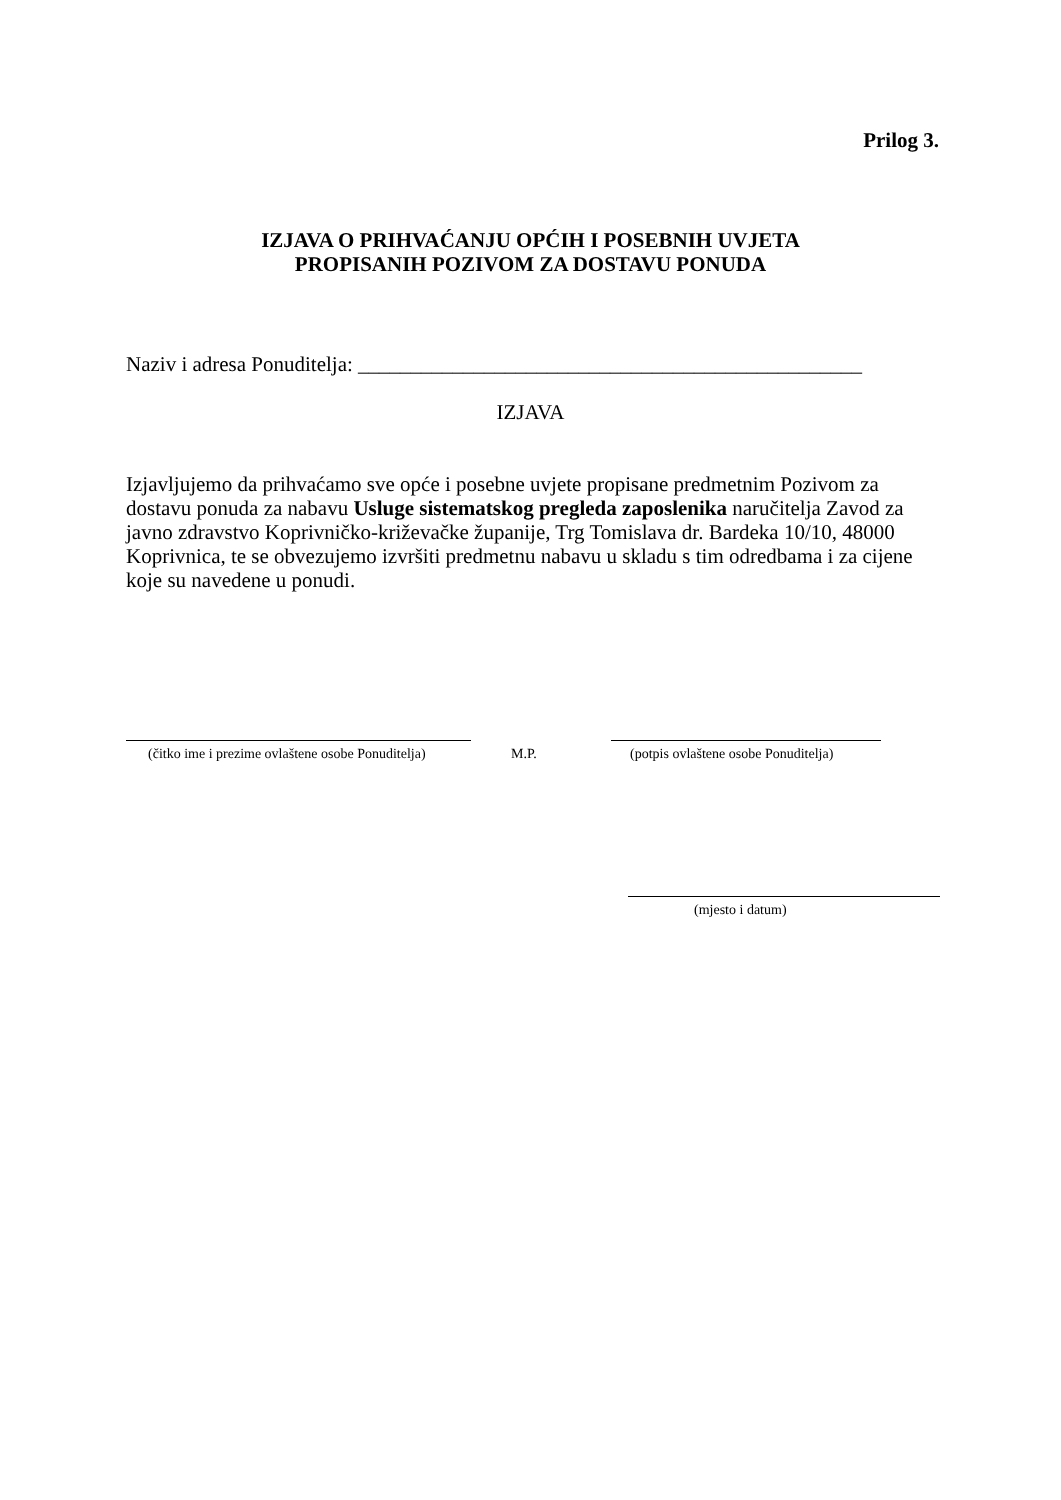Prilog 3.
IZJAVA O PRIHVAĆANJU OPĆIH I POSEBNIH UVJETA
PROPISANIH POZIVOM ZA DOSTAVU PONUDA
Naziv i adresa Ponuditelja: ________________________________________________
IZJAVA
Izjavljujemo da prihvaćamo sve opće i posebne uvjete propisane predmetnim Pozivom za dostavu ponuda za nabavu Usluge sistematskog pregleda zaposlenika naručitelja Zavod za javno zdravstvo Koprivničko-križevačke županije, Trg Tomislava dr. Bardeka 10/10, 48000 Koprivnica, te se obvezujemo izvršiti predmetnu nabavu u skladu s tim odredbama i za cijene koje su navedene u ponudi.
(čitko ime i prezime ovlaštene osobe Ponuditelja) M.P. (potpis ovlaštene osobe Ponuditelja)
(mjesto i datum)